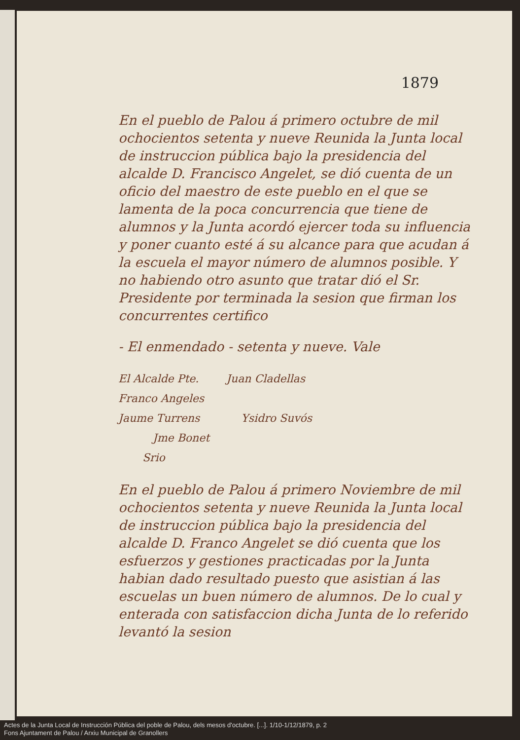1879
En el pueblo de Palou á primero octubre de mil ochocientos setenta y nueve Reunida la Junta local de instruccion pública bajo la presidencia del alcalde D. Francisco Angelet, se dió cuenta de un oficio del maestro de este pueblo en el que se lamenta de la poca concurrencia que tiene de alumnos y la Junta acordó ejercer toda su influencia y poner cuanto esté á su alcance para que acudan á la escuela el mayor número de alumnos posible. Y no habiendo otro asunto que tratar dió el Sr. Presidente por terminada la sesion que firman los concurrentes certifico
- El enmendado - setenta y nueve. Vale
El Alcalde Pte. Juan Cladellas
Franco Angeles
Jaume Turrens Ysidro Suvós
Jme Bonet
Srio
En el pueblo de Palou á primero Noviembre de mil ochocientos setenta y nueve Reunida la Junta local de instruccion pública bajo la presidencia del alcalde D. Franco Angelet se dió cuenta que los esfuerzos y gestiones practicadas por la Junta habian dado resultado puesto que asistian á las escuelas un buen número de alumnos. De lo cual y enterada con satisfaccion dicha Junta de lo referido levantó la sesion
Actes de la Junta Local de Instrucción Pública del poble de Palou, dels mesos d'octubre. [...]. 1/10-1/12/1879, p. 2
Fons Ajuntament de Palou / Arxiu Municipal de Granollers